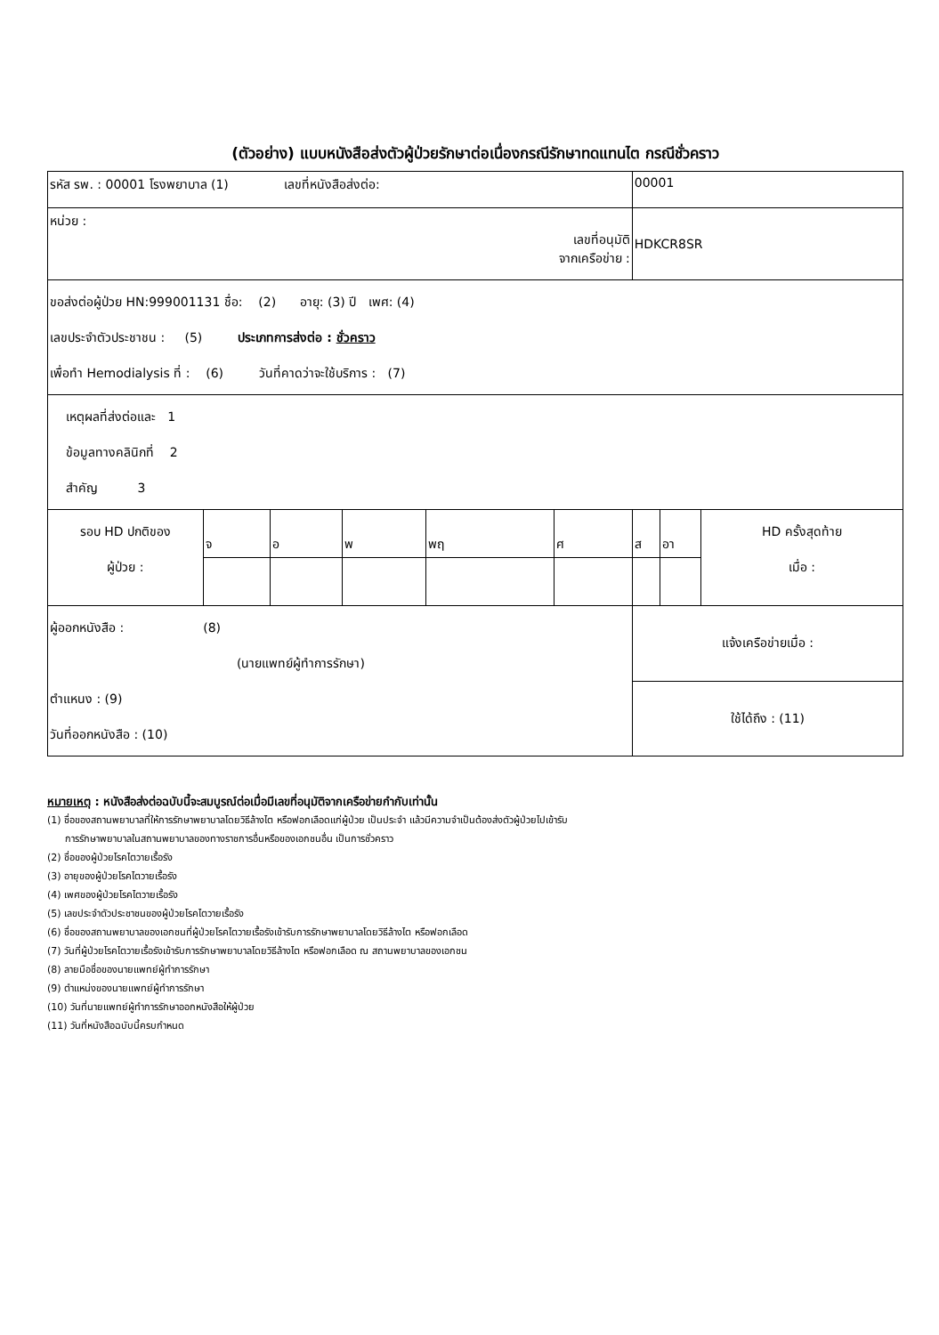(ตัวอย่าง) แบบหนังสือส่งตัวผู้ป่วยรักษาต่อเนื่องกรณีรักษาทดแทนไต กรณีชั่วคราว
| รหัส รพ. : 00001 โรงพยาบาล (1) เลขที่หนังสือส่งต่อ: | | | | | | 00001 | | |
| หน่วย : เลขที่อนุมัติ จากเครือข่าย : | | | | | | HDKCR8SR | | |
| ขอส่งต่อผู้ป่วย HN:999001131 ชื่อ: (2) อายุ: (3) ปี เพศ: (4) เลขประจำตัวประชาชน : (5) ประเภทการส่งต่อ : ชั่วคราว เพื่อทำ Hemodialysis ที่ : (6) วันที่คาดว่าจะใช้บริการ : (7) | | | | | | | | |
| เหตุผลที่ส่งต่อและ 1 ข้อมูลทางคลินิกที่ 2 สำคัญ 3 | | | | | | | | |
| รอบ HD ปกติของ ผู้ป่วย : | จ | อ | พ | พฤ | ศ | ส | อา | HD ครั้งสุดท้าย เมื่อ : |
| ผู้ออกหนังสือ : (8) (นายแพทย์ผู้ทำการรักษา) ตำแหนง : (9) วันที่ออกหนังสือ : (10) | | | | | | แจ้งเครือข่ายเมื่อ : | | |
| | | | | | | ใช้ได้ถึง : (11) | | |
หมายเหตุ : หนังสือส่งต่อฉบับนี้จะสมบูรณ์ต่อเมื่อมีเลขที่อนุมัติจากเครือข่ายกำกับเท่านั้น
(1) ชื่อของสถานพยาบาลที่ให้การรักษาพยาบาลโดยวิธีล้างไต หรือฟอกเลือดแก่ผู้ป่วย เป็นประจำ แล้วมีความจำเป็นต้องส่งตัวผู้ป่วยไปเข้ารับ
การรักษาพยาบาลในสถานพยาบาลของทางราชการอื่นหรือของเอกชนอื่น เป็นการชั่วคราว
(2) ชื่อของผู้ป่วยโรคไตวายเรื้อรัง
(3) อายุของผู้ป่วยโรคไตวายเรื้อรัง
(4) เพศของผู้ป่วยโรคไตวายเรื้อรัง
(5) เลขประจำตัวประชาชนของผู้ป่วยโรคไตวายเรื้อรัง
(6) ชื่อของสถานพยาบาลของเอกชนที่ผู้ป่วยโรคไตวายเรื้อรังเข้ารับการรักษาพยาบาลโดยวิธีล้างไต หรือฟอกเลือด
(7) วันที่ผู้ป่วยโรคไตวายเรื้อรังเข้ารับการรักษาพยาบาลโดยวิธีล้างไต หรือฟอกเลือด ณ สถานพยาบาลของเอกชน
(8) ลายมือชื่อของนายแพทย์ผู้ทำการรักษา
(9) ตำแหน่งของนายแพทย์ผู้ทำการรักษา
(10) วันที่นายแพทย์ผู้ทำการรักษาออกหนังสือให้ผู้ป่วย
(11) วันที่หนังสือฉบับนี้ครบกำหนด